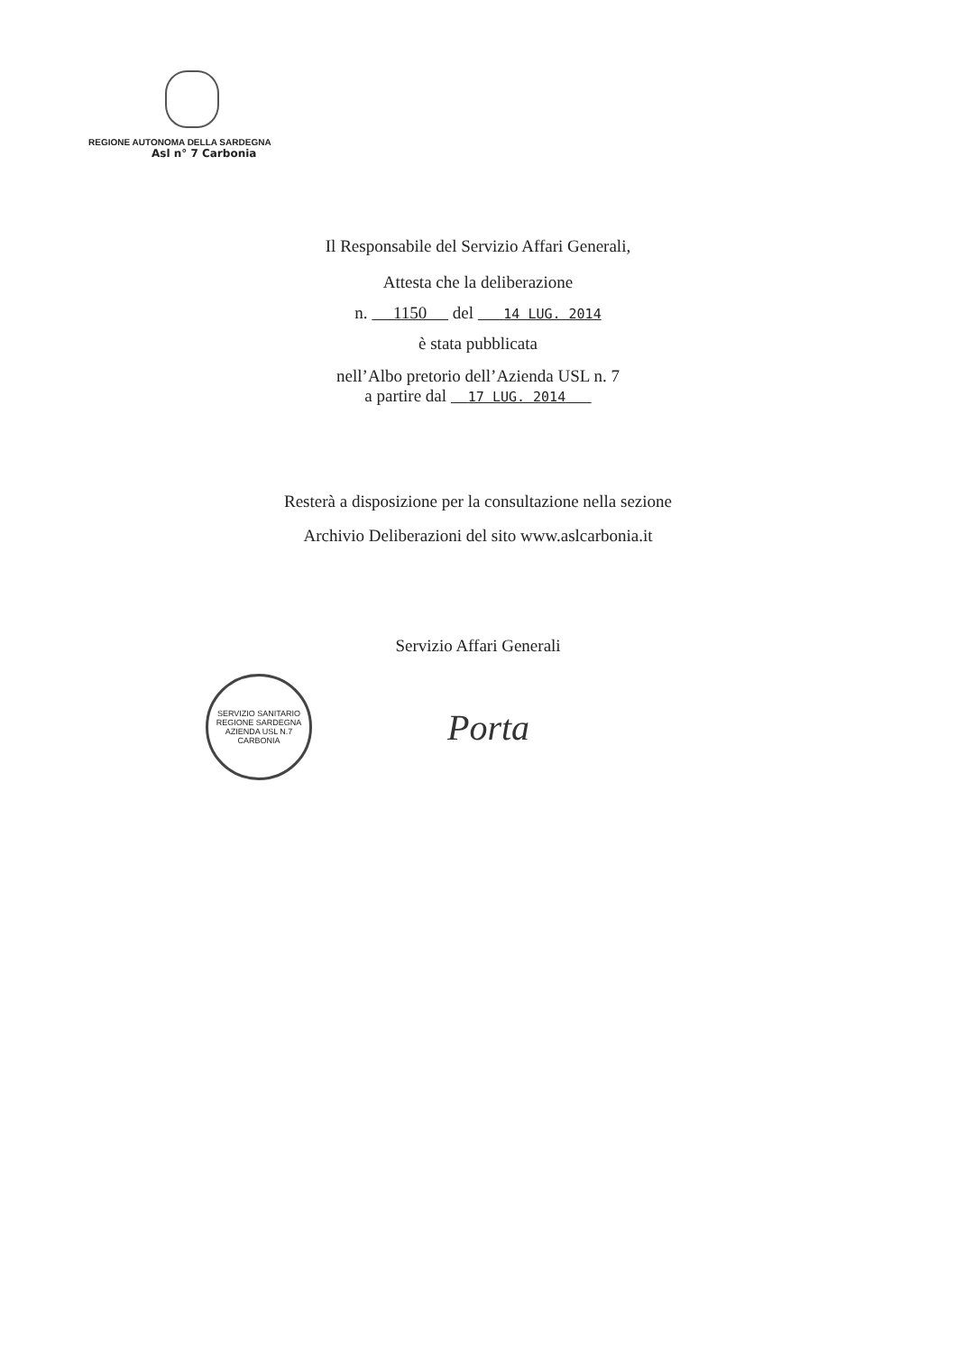REGIONE AUTONOMA DELLA SARDEGNA
Asl n° 7 Carbonia
Il Responsabile del Servizio Affari Generali,
Attesta che la deliberazione
n. 1150 del 14 LUG. 2014
è stata pubblicata
nell’Albo pretorio dell’Azienda USL n. 7
a partire dal 17 LUG. 2014
Resterà a disposizione per la consultazione nella sezione
Archivio Deliberazioni del sito www.aslcarbonia.it
Servizio Affari Generali
SERVIZIO SANITARIO
REGIONE SARDEGNA
AZIENDA USL N.7
CARBONIA
Porta